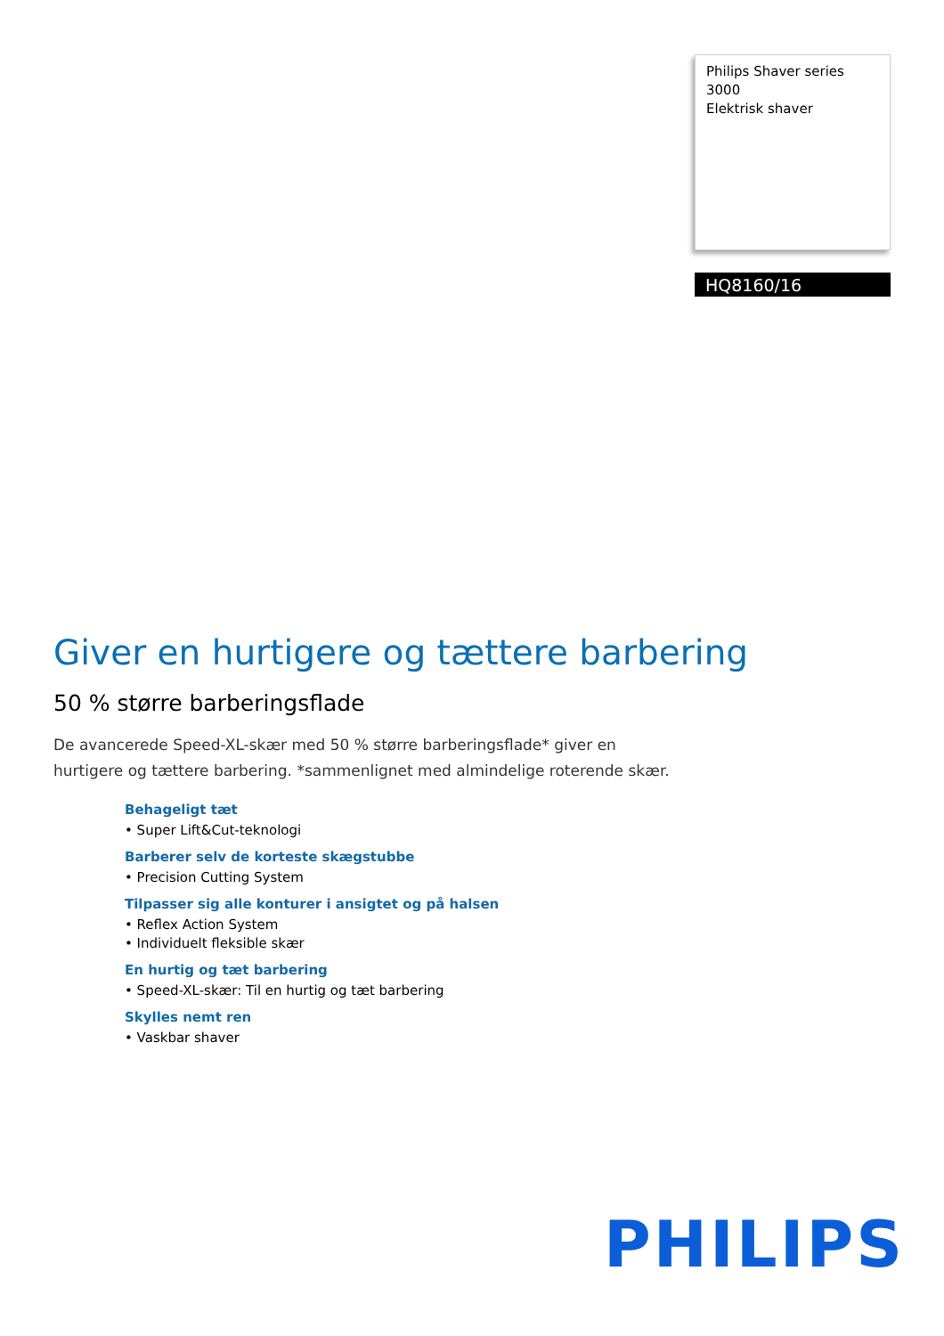Philips Shaver series 3000
Elektrisk shaver
HQ8160/16
Giver en hurtigere og tættere barbering
50 % større barberingsflade
De avancerede Speed-XL-skær med 50 % større barberingsflade* giver en hurtigere og tættere barbering. *sammenlignet med almindelige roterende skær.
Behageligt tæt
• Super Lift&Cut-teknologi
Barberer selv de korteste skægstubbe
• Precision Cutting System
Tilpasser sig alle konturer i ansigtet og på halsen
• Reflex Action System
• Individuelt fleksible skær
En hurtig og tæt barbering
• Speed-XL-skær: Til en hurtig og tæt barbering
Skylles nemt ren
• Vaskbar shaver
PHILIPS